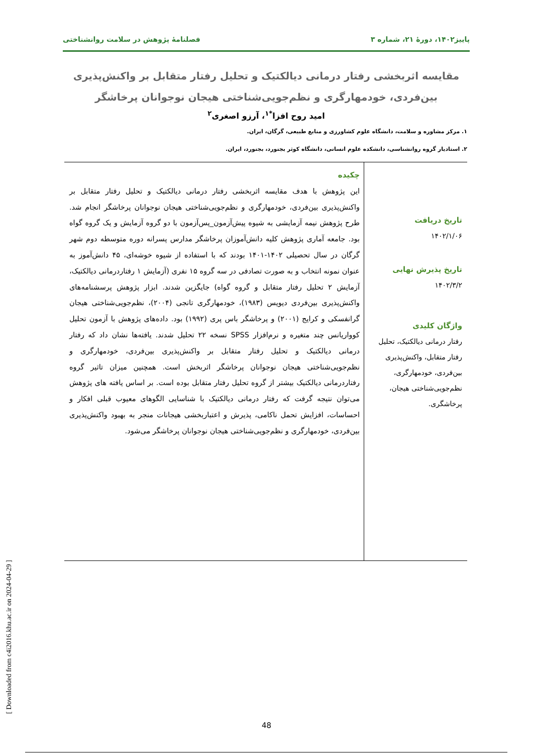پاییز۱۴۰۲، دورهٔ ۲۱، شماره ۳ فصلنامهٔ پژوهش در سلامت روانشناختی
مقایسه اثربخشی رفتار درمانی دیالکتیک و تحلیل رفتار متقابل بر واکنش‌پذیری بین‌فردی، خودمهارگری و نظم‌جویی‌شناختی هیجان نوجوانان پرخاشگر
امید روح افزا<sup>*۱</sup>، آرزو اصغری<sup>۲</sup>
۱. مرکز مشاوره و سلامت، دانشگاه علوم کشاورزی و منابع طبیعی، گرگان، ایران.
۲. استادیار گروه روانشناسی، دانشکده علوم انسانی، دانشگاه کوثر بجنورد، بجنورد، ایران.
تاریخ دریافت
۱۴۰۲/۱/۰۶
تاریخ پذیرش نهایی
۱۴۰۲/۳/۲
واژگان کلیدی
رفتار درمانی دیالکتیک، تحلیل رفتار متقابل، واکنش‌پذیری بین‌فردی، خودمهارگری، نظم‌جویی‌شناختی هیجان، پرخاشگری.
چکیده
این پژوهش با هدف مقایسه اثربخشی رفتار درمانی دیالکتیک و تحلیل رفتار متقابل بر واکنش‌پذیری بین‌فردی، خودمهارگری و نظم‌جویی‌شناختی هیجان نوجوانان پرخاشگر انجام شد. طرح پژوهش نیمه آزمایشی به شیوه پیش‌آزمون_پس‌آزمون با دو گروه آزمایش و یک گروه گواه بود. جامعه آماری پژوهش کلیه دانش‌آموزان پرخاشگر مدارس پسرانه دوره متوسطه دوم شهر گرگان در سال تحصیلی ۱۴۰۲-۱۴۰۱ بودند که با استفاده از شیوه خوشه‌ای، ۴۵ دانش‌آموز به عنوان نمونه انتخاب و به صورت تصادفی در سه گروه ۱۵ نفری (آزمایش ۱ رفتاردرمانی دیالکتیک، آزمایش ۲ تحلیل رفتار متقابل و گروه گواه) جایگزین شدند. ابزار پژوهش پرسشنامه‌های واکنش‌پذیری بین‌فردی دیویس (۱۹۸۳)، خودمهارگری تانجی (۲۰۰۴)، نظم‌جویی‌شناختی هیجان گرانفسکی و کرایج (۲۰۰۱) و پرخاشگر باس پری (۱۹۹۲) بود. داده‌های پژوهش با آزمون تحلیل کوواریانس چند متغیره و نرم‌افزار SPSS نسخه ۲۲ تحلیل شدند. یافته‌ها نشان داد که رفتار درمانی دیالکتیک و تحلیل رفتار متقابل بر واکنش‌پذیری بین‌فردی، خودمهارگری و نظم‌جویی‌شناختی هیجان نوجوانان پرخاشگر اثربخش است. همچنین میزان تاثیر گروه رفتاردرمانی دیالکتیک بیشتر از گروه تحلیل رفتار متقابل بوده است. بر اساس یافته های پژوهش می‌توان نتیجه گرفت که رفتار درمانی دیالکتیک با شناسایی الگوهای معیوب قبلی افکار و احساسات، افزایش تحمل ناکامی، پذیرش و اعتباربخشی هیجانات منجر به بهبود واکنش‌پذیری بین‌فردی، خودمهارگری و نظم‌جویی‌شناختی هیجان نوجوانان پرخاشگر می‌شود.
48
[ Downloaded from c4i2016.khu.ac.ir on 2024-04-29 ]